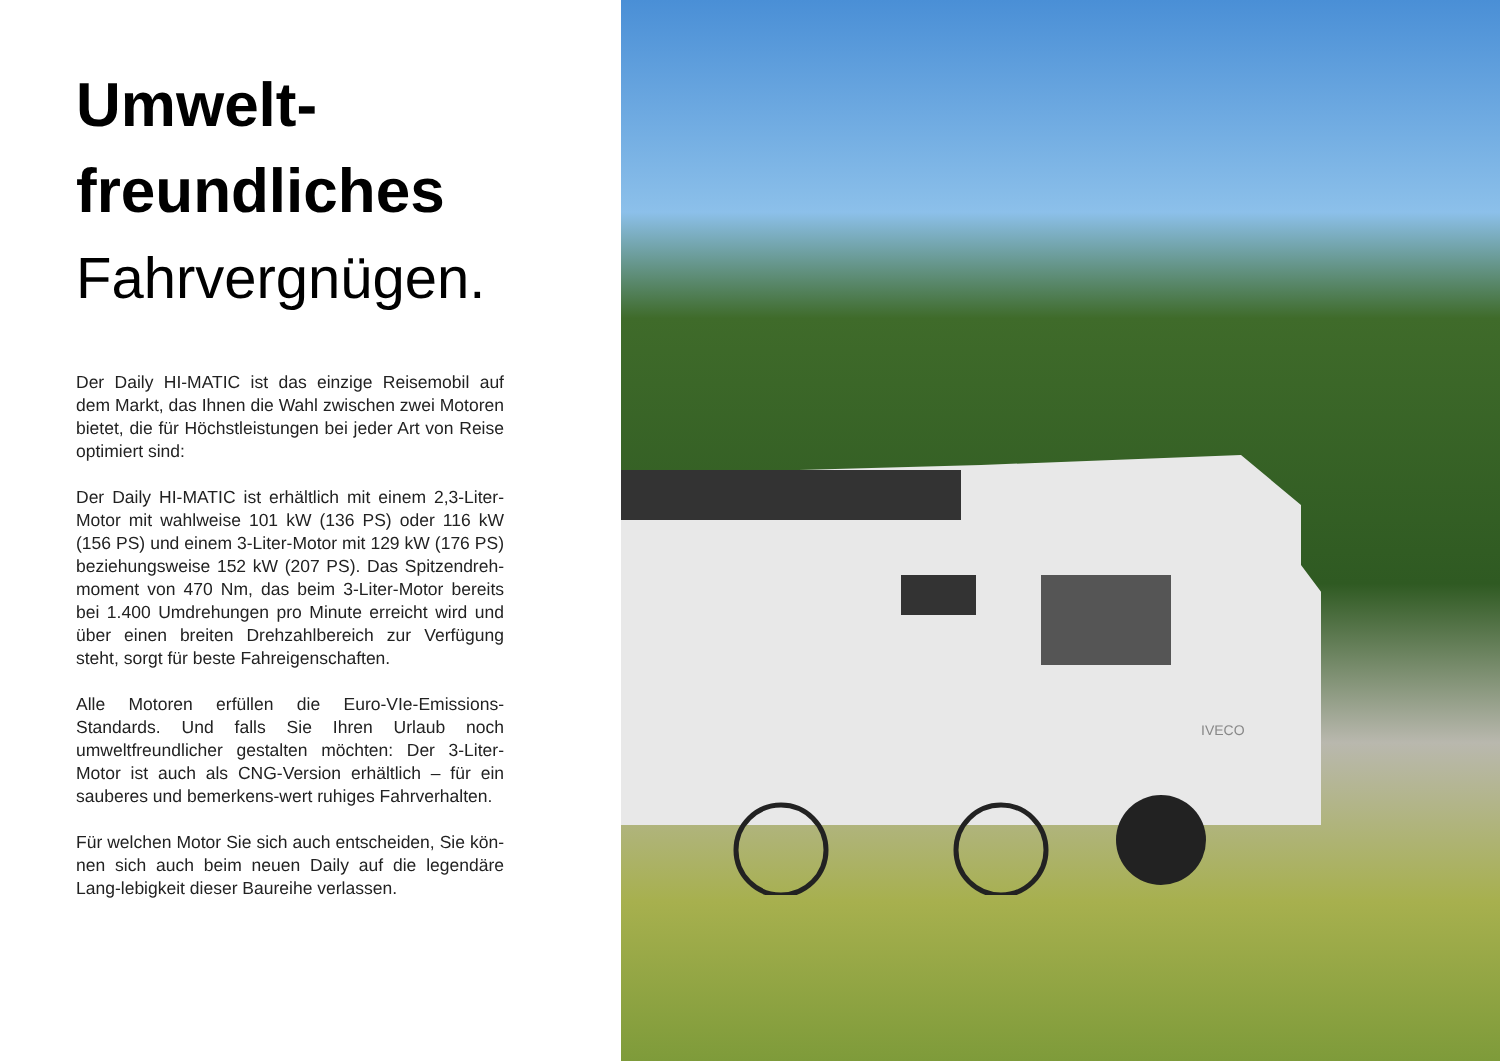Umwelt-
freundliches
Fahrvergnügen.
Der Daily HI-MATIC ist das einzige Reisemobil auf dem Markt, das Ihnen die Wahl zwischen zwei Motoren bietet, die für Höchstleistungen bei jeder Art von Reise optimiert sind:
Der Daily HI-MATIC ist erhältlich mit einem 2,3-Liter-Motor mit wahlweise 101 kW (136 PS) oder 116 kW (156 PS) und einem 3-Liter-Motor mit 129 kW (176 PS) beziehungsweise 152 kW (207 PS). Das Spitzendreh-moment von 470 Nm, das beim 3-Liter-Motor bereits bei 1.400 Umdrehungen pro Minute erreicht wird und über einen breiten Drehzahlbereich zur Verfügung steht, sorgt für beste Fahreigenschaften.
Alle Motoren erfüllen die Euro-VIe-Emissions-Standards. Und falls Sie Ihren Urlaub noch umweltfreundlicher gestalten möchten: Der 3-Liter-Motor ist auch als CNG-Version erhältlich – für ein sauberes und bemerkens-wert ruhiges Fahrverhalten.
Für welchen Motor Sie sich auch entscheiden, Sie kön-nen sich auch beim neuen Daily auf die legendäre Lang-lebigkeit dieser Baureihe verlassen.
IVECO